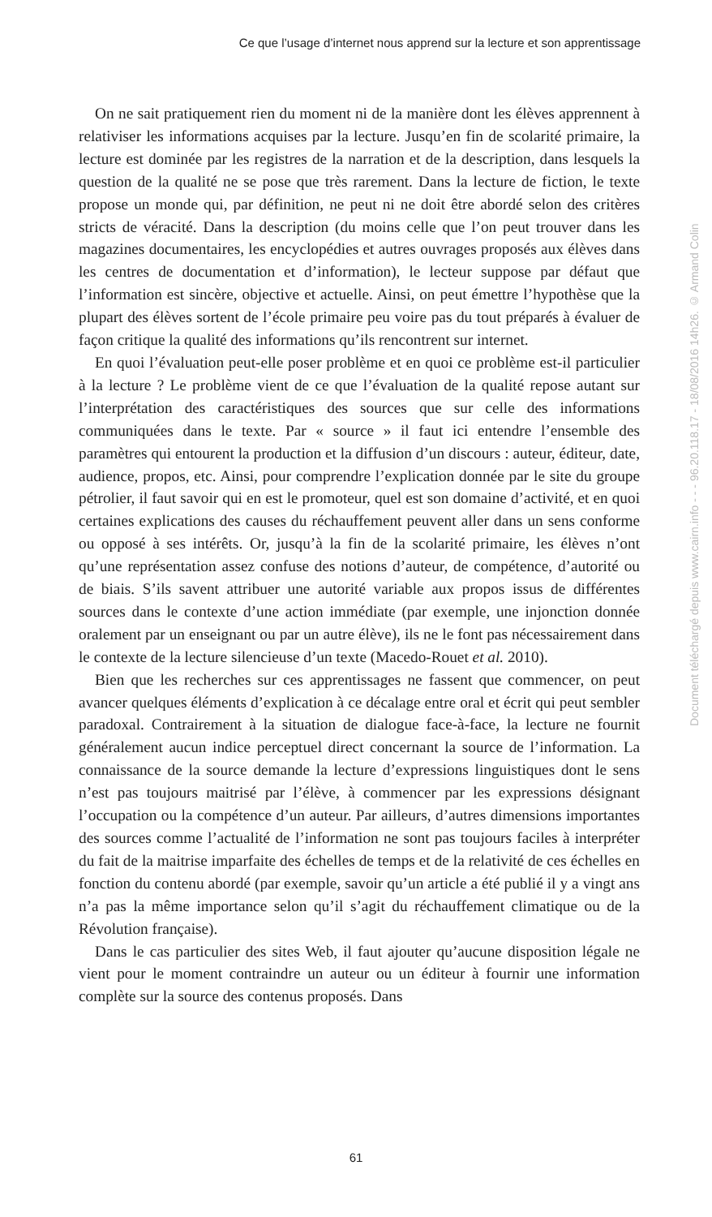Ce que l’usage d’internet nous apprend sur la lecture et son apprentissage
On ne sait pratiquement rien du moment ni de la manière dont les élèves apprennent à relativiser les informations acquises par la lecture. Jusqu’en fin de scolarité primaire, la lecture est dominée par les registres de la narration et de la description, dans lesquels la question de la qualité ne se pose que très rarement. Dans la lecture de fiction, le texte propose un monde qui, par définition, ne peut ni ne doit être abordé selon des critères stricts de véracité. Dans la description (du moins celle que l’on peut trouver dans les magazines documentaires, les encyclopédies et autres ouvrages proposés aux élèves dans les centres de documentation et d’information), le lecteur suppose par défaut que l’information est sincère, objective et actuelle. Ainsi, on peut émettre l’hypothèse que la plupart des élèves sortent de l’école primaire peu voire pas du tout préparés à évaluer de façon critique la qualité des informations qu’ils rencontrent sur internet.
En quoi l’évaluation peut-elle poser problème et en quoi ce problème est-il particulier à la lecture ? Le problème vient de ce que l’évaluation de la qualité repose autant sur l’interprétation des caractéristiques des sources que sur celle des informations communiquées dans le texte. Par « source » il faut ici entendre l’ensemble des paramètres qui entourent la production et la diffusion d’un discours : auteur, éditeur, date, audience, propos, etc. Ainsi, pour comprendre l’explication donnée par le site du groupe pétrolier, il faut savoir qui en est le promoteur, quel est son domaine d’activité, et en quoi certaines explications des causes du réchauffement peuvent aller dans un sens conforme ou opposé à ses intérêts. Or, jusqu’à la fin de la scolarité primaire, les élèves n’ont qu’une représentation assez confuse des notions d’auteur, de compétence, d’autorité ou de biais. S’ils savent attribuer une autorité variable aux propos issus de différentes sources dans le contexte d’une action immédiate (par exemple, une injonction donnée oralement par un enseignant ou par un autre élève), ils ne le font pas nécessairement dans le contexte de la lecture silencieuse d’un texte (Macedo-Rouet et al. 2010).
Bien que les recherches sur ces apprentissages ne fassent que commencer, on peut avancer quelques éléments d’explication à ce décalage entre oral et écrit qui peut sembler paradoxal. Contrairement à la situation de dialogue face-à-face, la lecture ne fournit généralement aucun indice perceptuel direct concernant la source de l’information. La connaissance de la source demande la lecture d’expressions linguistiques dont le sens n’est pas toujours maitrisé par l’élève, à commencer par les expressions désignant l’occupation ou la compétence d’un auteur. Par ailleurs, d’autres dimensions importantes des sources comme l’actualité de l’information ne sont pas toujours faciles à interpréter du fait de la maitrise imparfaite des échelles de temps et de la relativité de ces échelles en fonction du contenu abordé (par exemple, savoir qu’un article a été publié il y a vingt ans n’a pas la même importance selon qu’il s’agit du réchauffement climatique ou de la Révolution française).
Dans le cas particulier des sites Web, il faut ajouter qu’aucune disposition légale ne vient pour le moment contraindre un auteur ou un éditeur à fournir une information complète sur la source des contenus proposés. Dans
Document téléchargé depuis www.cairn.info - - - 96.20.118.17 - 18/08/2016 14h26. © Armand Colin
61